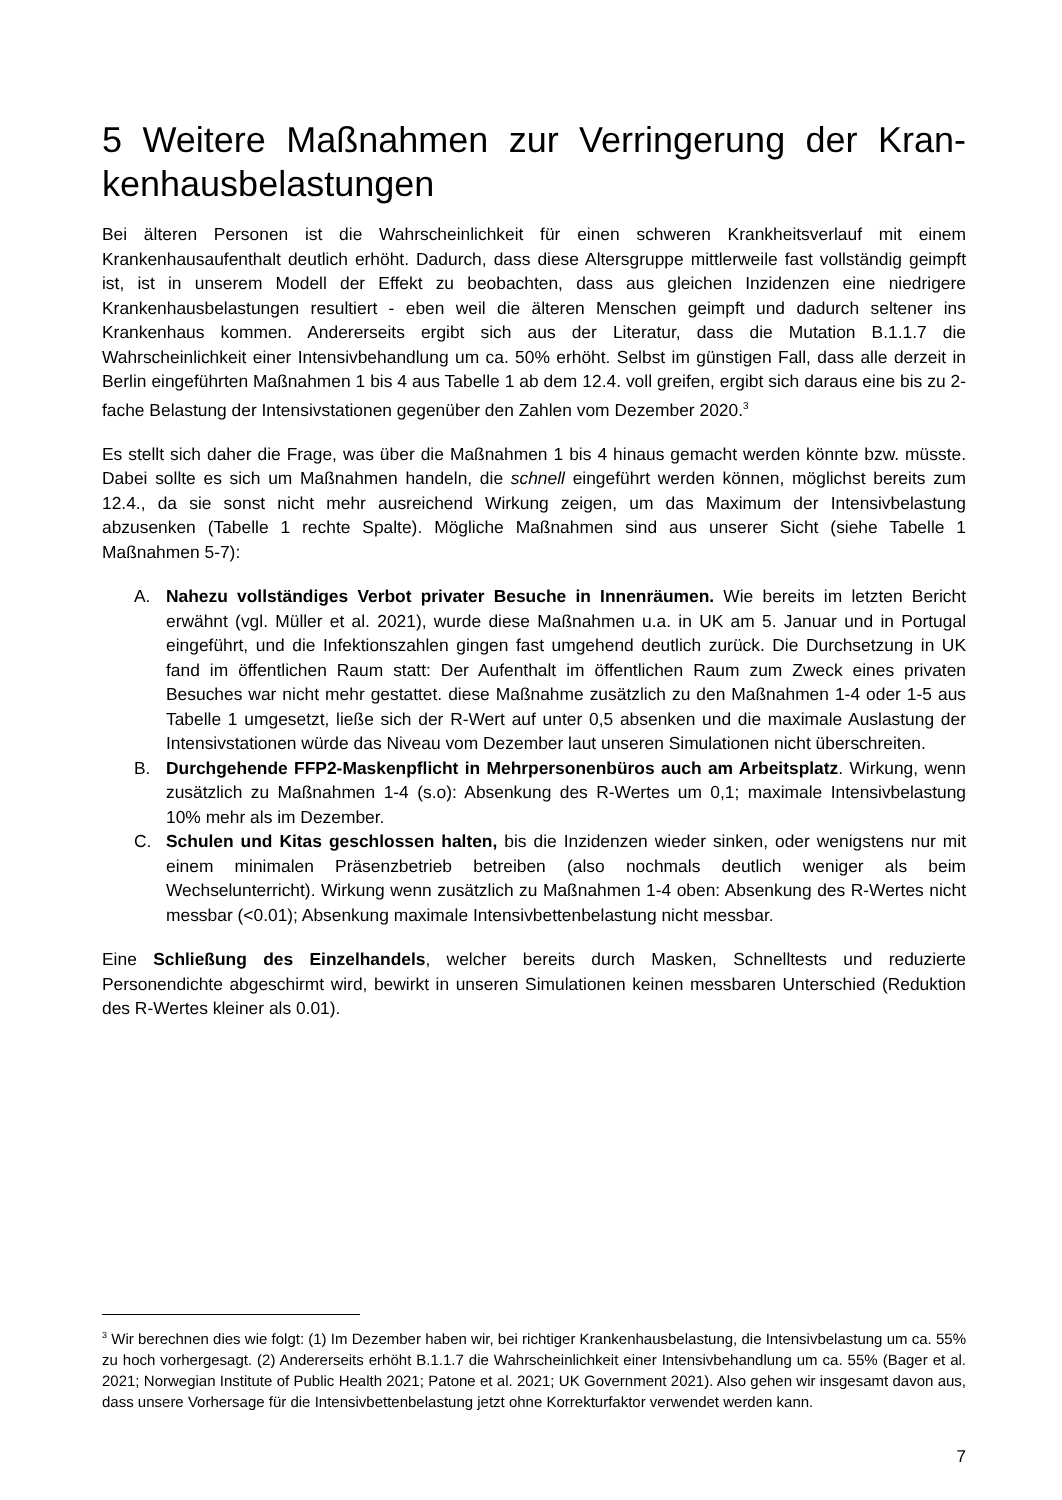5 Weitere Maßnahmen zur Verringerung der Kran-kenhausbelastungen
Bei älteren Personen ist die Wahrscheinlichkeit für einen schweren Krankheitsverlauf mit einem Krankenhausaufenthalt deutlich erhöht. Dadurch, dass diese Altersgruppe mittlerweile fast vollständig geimpft ist, ist in unserem Modell der Effekt zu beobachten, dass aus gleichen Inzidenzen eine niedrigere Krankenhausbelastungen resultiert - eben weil die älteren Menschen geimpft und dadurch seltener ins Krankenhaus kommen. Andererseits ergibt sich aus der Literatur, dass die Mutation B.1.1.7 die Wahrscheinlichkeit einer Intensivbehandlung um ca. 50% erhöht. Selbst im günstigen Fall, dass alle derzeit in Berlin eingeführten Maßnahmen 1 bis 4 aus Tabelle 1 ab dem 12.4. voll greifen, ergibt sich daraus eine bis zu 2-fache Belastung der Intensivstationen gegenüber den Zahlen vom Dezember 2020.<sup>3</sup>
Es stellt sich daher die Frage, was über die Maßnahmen 1 bis 4 hinaus gemacht werden könnte bzw. müsste. Dabei sollte es sich um Maßnahmen handeln, die schnell eingeführt werden können, möglichst bereits zum 12.4., da sie sonst nicht mehr ausreichend Wirkung zeigen, um das Maximum der Intensivbelastung abzusenken (Tabelle 1 rechte Spalte). Mögliche Maßnahmen sind aus unserer Sicht (siehe Tabelle 1 Maßnahmen 5-7):
A. Nahezu vollständiges Verbot privater Besuche in Innenräumen. Wie bereits im letzten Bericht erwähnt (vgl. Müller et al. 2021), wurde diese Maßnahmen u.a. in UK am 5. Januar und in Portugal eingeführt, und die Infektionszahlen gingen fast umgehend deutlich zurück. Die Durchsetzung in UK fand im öffentlichen Raum statt: Der Aufenthalt im öffentlichen Raum zum Zweck eines privaten Besuches war nicht mehr gestattet. diese Maßnahme zusätzlich zu den Maßnahmen 1-4 oder 1-5 aus Tabelle 1 umgesetzt, ließe sich der R-Wert auf unter 0,5 absenken und die maximale Auslastung der Intensivstationen würde das Niveau vom Dezember laut unseren Simulationen nicht überschreiten.
B. Durchgehende FFP2-Maskenpflicht in Mehrpersonenbüros auch am Arbeitsplatz. Wirkung, wenn zusätzlich zu Maßnahmen 1-4 (s.o): Absenkung des R-Wertes um 0,1; maximale Intensivbelastung 10% mehr als im Dezember.
C. Schulen und Kitas geschlossen halten, bis die Inzidenzen wieder sinken, oder wenigstens nur mit einem minimalen Präsenzbetrieb betreiben (also nochmals deutlich weniger als beim Wechselunterricht). Wirkung wenn zusätzlich zu Maßnahmen 1-4 oben: Absenkung des R-Wertes nicht messbar (<0.01); Absenkung maximale Intensivbettenbelastung nicht messbar.
Eine Schließung des Einzelhandels, welcher bereits durch Masken, Schnelltests und reduzierte Personendichte abgeschirmt wird, bewirkt in unseren Simulationen keinen messbaren Unterschied (Reduktion des R-Wertes kleiner als 0.01).
<sup>3</sup> Wir berechnen dies wie folgt: (1) Im Dezember haben wir, bei richtiger Krankenhausbelastung, die Intensivbelastung um ca. 55% zu hoch vorhergesagt. (2) Andererseits erhöht B.1.1.7 die Wahrscheinlichkeit einer Intensivbehandlung um ca. 55% (Bager et al. 2021; Norwegian Institute of Public Health 2021; Patone et al. 2021; UK Government 2021). Also gehen wir insgesamt davon aus, dass unsere Vorhersage für die Intensivbettenbelastung jetzt ohne Korrekturfaktor verwendet werden kann.
7